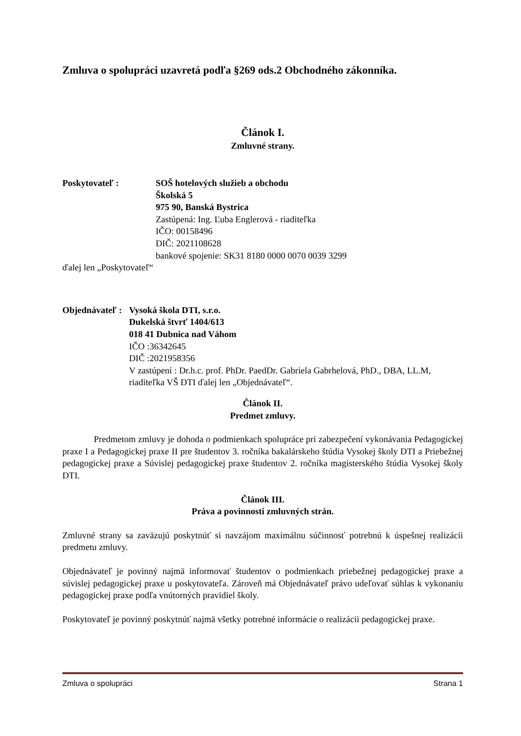Zmluva o spolupráci uzavretá podľa §269 ods.2 Obchodného zákonníka.
Článok I.
Zmluvné strany.
Poskytovateľ : SOŠ hotelových služieb a obchodu
Školská 5
975 90, Banská Bystrica
Zastúpená: Ing. Ľuba Englerová - riaditeľka
IČO: 00158496
DIČ: 2021108628
bankové spojenie: SK31 8180 0000 0070 0039 3299
ďalej len „Poskytovateľ“
Objednávateľ : Vysoká škola DTI, s.r.o.
Dukelská štvrť 1404/613
018 41 Dubnica nad Váhom
IČO :36342645
DIČ :2021958356
V zastúpení : Dr.h.c. prof. PhDr. PaedDr. Gabriela Gabrhelová, PhD., DBA, LL.M, riaditeľka VŠ DTI ďalej len „Objednávateľ“.
Článok II.
Predmet zmluvy.
Predmetom zmluvy je dohoda o podmienkach spolupráce pri zabezpečení vykonávania Pedagogickej praxe I a Pedagogickej praxe II pre študentov 3. ročníka bakalárskeho štúdia Vysokej školy DTI a Priebežnej pedagogickej praxe a Súvislej pedagogickej praxe študentov 2. ročníka magisterského štúdia Vysokej školy DTI.
Článok III.
Práva a povinnosti zmluvných strán.
Zmluvné strany sa zaväzujú poskytnúť si navzájom maximálnu súčinnosť potrebnú k úspešnej realizácii predmetu zmluvy.
Objednávateľ je povinný najmä informovať študentov o podmienkach priebežnej pedagogickej praxe a súvislej pedagogickej praxe u poskytovateľa. Zároveň má Objednávateľ právo udeľovať súhlas k vykonaniu pedagogickej praxe podľa vnútorných pravidiel školy.
Poskytovateľ je povinný poskytnúť najmä všetky potrebné informácie o realizácii pedagogickej praxe.
Zmluva o spolupráci Strana 1